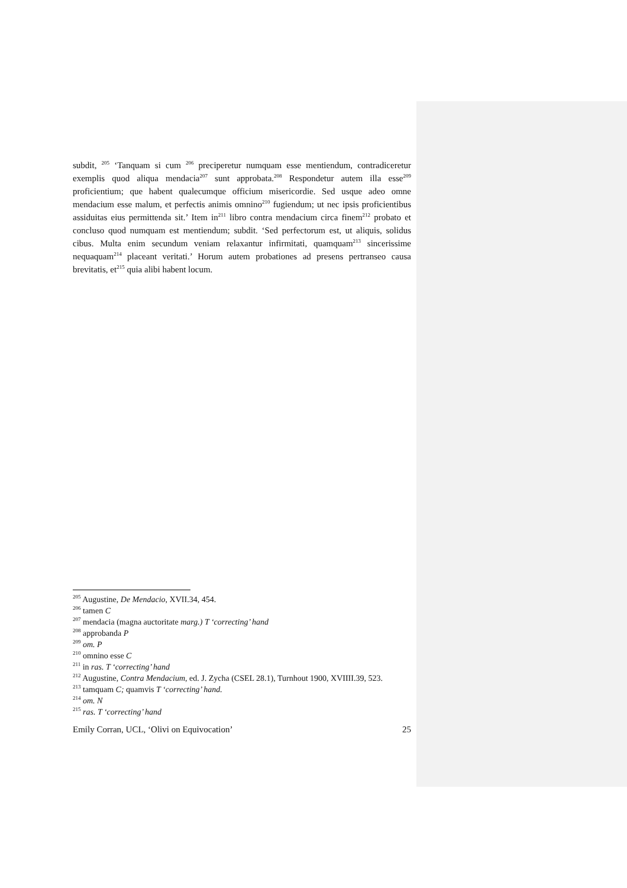subdit, <sup>205</sup> ‘Tanquam si cum <sup>206</sup> preciperetur numquam esse mentiendum, contradiceretur exemplis quod aliqua mendacia<sup>207</sup> sunt approbata.<sup>208</sup> Respondetur autem illa esse<sup>209</sup> proficientium; que habent qualecumque officium misericordie. Sed usque adeo omne mendacium esse malum, et perfectis animis omnino<sup>210</sup> fugiendum; ut nec ipsis proficientibus assiduitas eius permittenda sit.’ Item in<sup>211</sup> libro contra mendacium circa finem<sup>212</sup> probato et concluso quod numquam est mentiendum; subdit. ‘Sed perfectorum est, ut aliquis, solidus cibus. Multa enim secundum veniam relaxantur infirmitati, quamquam<sup>213</sup> sincerissime nequaquam<sup>214</sup> placeant veritati.’ Horum autem probationes ad presens pertranseo causa brevitatis, et<sup>215</sup> quia alibi habent locum.
<sup>205</sup> Augustine, De Mendacio, XVII.34, 454.
<sup>206</sup> tamen C
<sup>207</sup> mendacia (magna auctoritate marg.) T ‘correcting’ hand
<sup>208</sup> approbanda P
<sup>209</sup> om. P
<sup>210</sup> omnino esse C
<sup>211</sup> in ras. T ‘correcting’ hand
<sup>212</sup> Augustine, Contra Mendacium, ed. J. Zycha (CSEL 28.1), Turnhout 1900, XVIIII.39, 523.
<sup>213</sup> tamquam C; quamvis T ‘correcting’ hand.
<sup>214</sup> om. N
<sup>215</sup> ras. T ‘correcting’ hand
Emily Corran, UCL, ‘Olivi on Equivocation’ 25